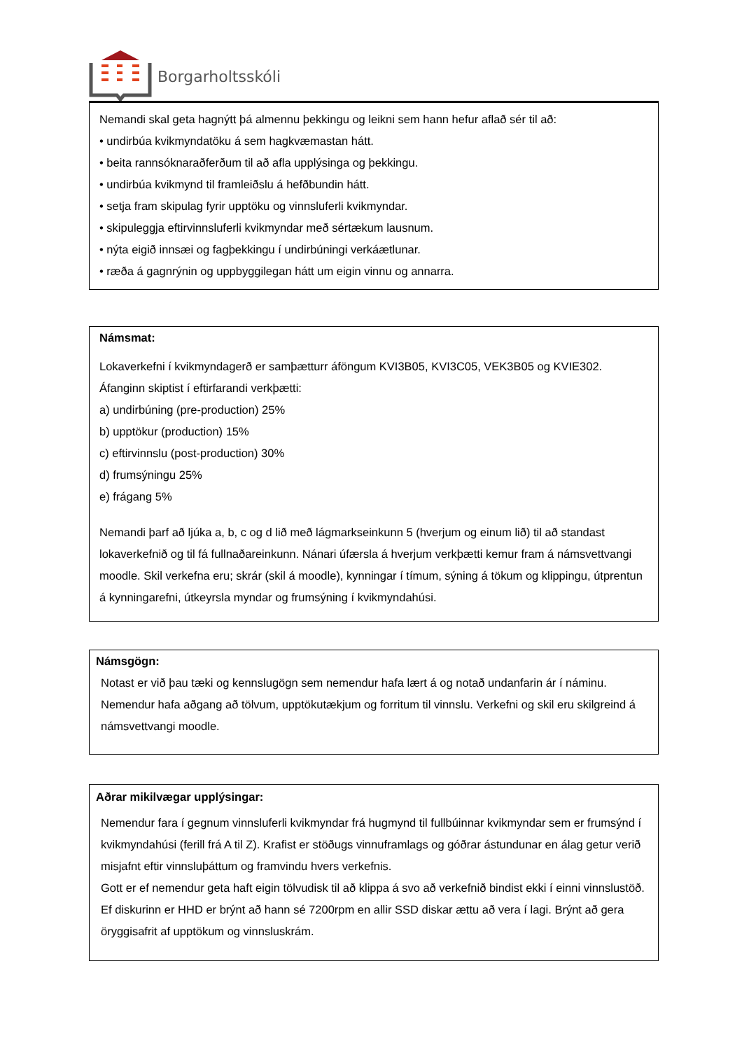Borgarholtsskóli
Nemandi skal geta hagnýtt þá almennu þekkingu og leikni sem hann hefur aflað sér til að:
• undirbúa kvikmyndatöku á sem hagkvæmastan hátt.
• beita rannsóknaraðferðum til að afla upplýsinga og þekkingu.
• undirbúa kvikmynd til framleiðslu á hefðbundin hátt.
• setja fram skipulag fyrir upptöku og vinnsluferli kvikmyndar.
• skipuleggja eftirvinnsluferli kvikmyndar með sértækum lausnum.
• nýta eigið innsæi og fagþekkingu í undirbúningi verkáætlunar.
• ræða á gagnrýnin og uppbyggilegan hátt um eigin vinnu og annarra.
Námsmat:
Lokaverkefni í kvikmyndagerð er samþætturr áföngum KVI3B05, KVI3C05, VEK3B05 og KVIE302.
Áfanginn skiptist í eftirfarandi verkþætti:
a) undirbúning (pre-production) 25%
b) upptökur (production) 15%
c) eftirvinnslu (post-production) 30%
d) frumsýningu 25%
e) frágang 5%
Nemandi þarf að ljúka a, b, c og d lið með lágmarkseinkunn 5 (hverjum og einum lið) til að standast lokaverkefnið og til fá fullnaðareinkunn. Nánari úfærsla á hverjum verkþætti kemur fram á námsvettvangi moodle. Skil verkefna eru; skrár (skil á moodle), kynningar í tímum, sýning á tökum og klippingu, útprentun á kynningarefni, útkeyrsla myndar og frumsýning í kvikmyndahúsi.
Námsgögn:
Notast er við þau tæki og kennslugögn sem nemendur hafa lært á og notað undanfarin ár í náminu. Nemendur hafa aðgang að tölvum, upptökutækjum og forritum til vinnslu. Verkefni og skil eru skilgreind á námsvettvangi moodle.
Aðrar mikilvægar upplýsingar:
Nemendur fara í gegnum vinnsluferli kvikmyndar frá hugmynd til fullbúinnar kvikmyndar sem er frumsýnd í kvikmyndahúsi (ferill frá A til Z). Krafist er stöðugs vinnuframlags og góðrar ástundunar en álag getur verið misjafnt eftir vinnsluþáttum og framvindu hvers verkefnis.
Gott er ef nemendur geta haft eigin tölvudisk til að klippa á svo að verkefnið bindist ekki í einni vinnslustöð. Ef diskurinn er HHD er brýnt að hann sé 7200rpm en allir SSD diskar ættu að vera í lagi. Brýnt að gera öryggisafrit af upptökum og vinnsluskrám.